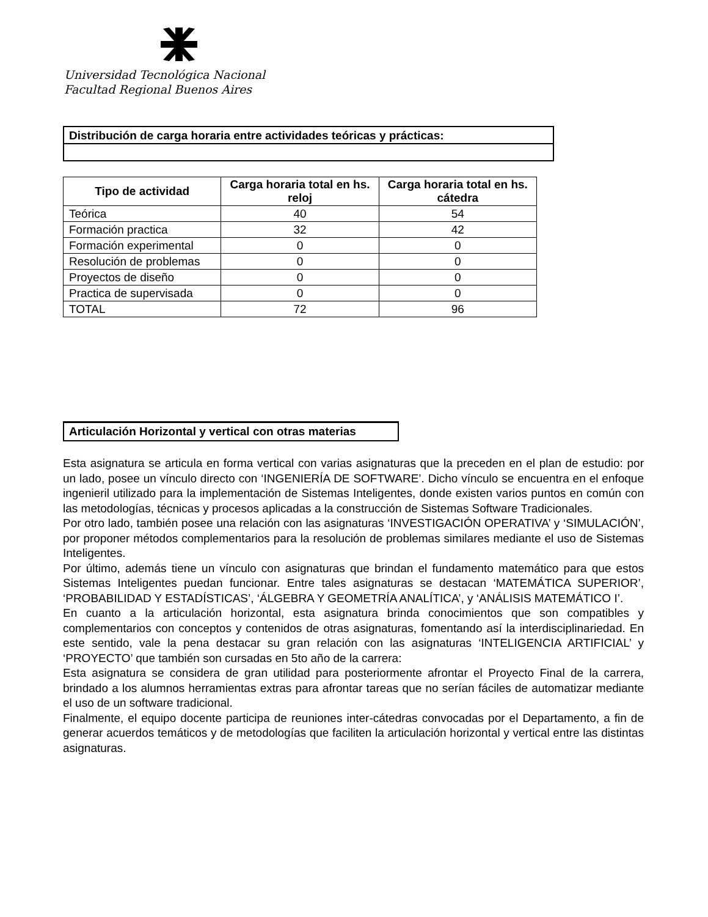Universidad Tecnológica Nacional
Facultad Regional Buenos Aires
Distribución de carga horaria entre actividades teóricas y prácticas:
| Tipo de actividad | Carga horaria total en hs. reloj | Carga horaria total en hs. cátedra |
| --- | --- | --- |
| Teórica | 40 | 54 |
| Formación practica | 32 | 42 |
| Formación experimental | 0 | 0 |
| Resolución de problemas | 0 | 0 |
| Proyectos de diseño | 0 | 0 |
| Practica de supervisada | 0 | 0 |
| TOTAL | 72 | 96 |
Articulación Horizontal y vertical con otras materias
Esta asignatura se articula en forma vertical con varias asignaturas que la preceden en el plan de estudio: por un lado, posee un vínculo directo con ‘INGENIERÍA DE SOFTWARE’. Dicho vínculo se encuentra en el enfoque ingenieril utilizado para la implementación de Sistemas Inteligentes, donde existen varios puntos en común con las metodologías, técnicas y procesos aplicadas a la construcción de Sistemas Software Tradicionales.
Por otro lado, también posee una relación con las asignaturas ‘INVESTIGACIÓN OPERATIVA’ y ‘SIMULACIÓN’, por proponer métodos complementarios para la resolución de problemas similares mediante el uso de Sistemas Inteligentes.
Por último, además tiene un vínculo con asignaturas que brindan el fundamento matemático para que estos Sistemas Inteligentes puedan funcionar. Entre tales asignaturas se destacan ‘MATEMÁTICA SUPERIOR’, ‘PROBABILIDAD Y ESTADÍSTICAS’, ‘ÁLGEBRA Y GEOMETRÍA ANALÍTICA’, y ‘ANÁLISIS MATEMÁTICO I’.
En cuanto a la articulación horizontal, esta asignatura brinda conocimientos que son compatibles y complementarios con conceptos y contenidos de otras asignaturas, fomentando así la interdisciplinariedad. En este sentido, vale la pena destacar su gran relación con las asignaturas ‘INTELIGENCIA ARTIFICIAL’ y ‘PROYECTO’ que también son cursadas en 5to año de la carrera:
Esta asignatura se considera de gran utilidad para posteriormente afrontar el Proyecto Final de la carrera, brindado a los alumnos herramientas extras para afrontar tareas que no serían fáciles de automatizar mediante el uso de un software tradicional.
Finalmente, el equipo docente participa de reuniones inter-cátedras convocadas por el Departamento, a fin de generar acuerdos temáticos y de metodologías que faciliten la articulación horizontal y vertical entre las distintas asignaturas.